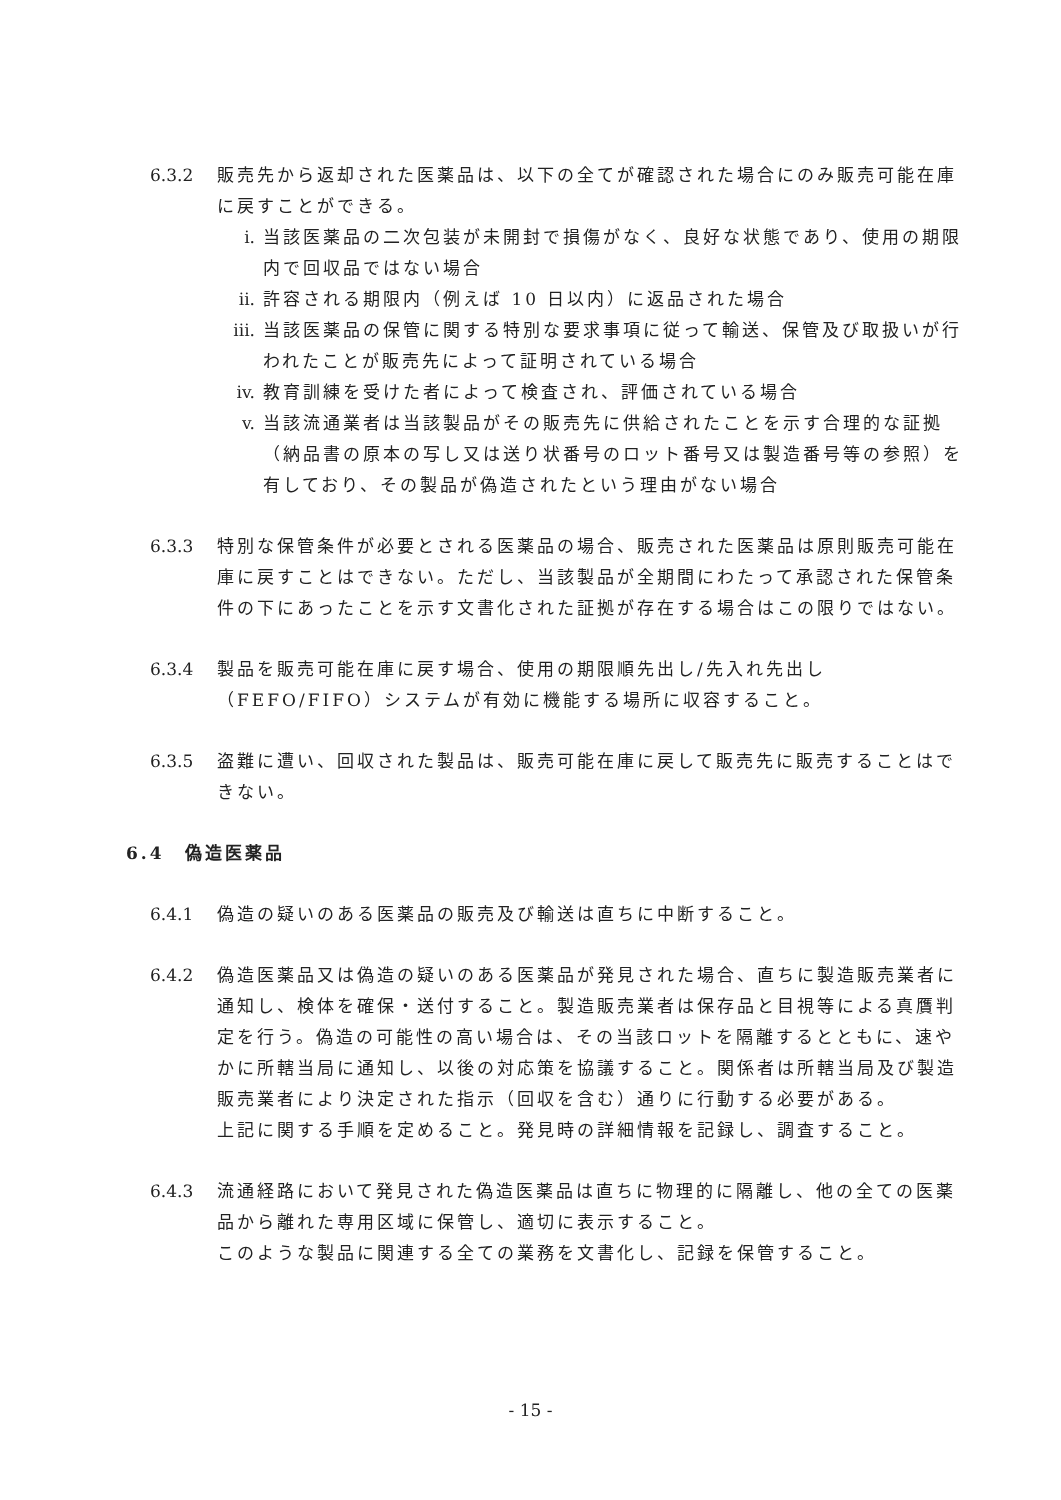6.3.2 販売先から返却された医薬品は、以下の全てが確認された場合にのみ販売可能在庫に戻すことができる。
i. 当該医薬品の二次包装が未開封で損傷がなく、良好な状態であり、使用の期限内で回収品ではない場合
ii.
許容される期限内（例えば 10 日以内）に返品された場合
iii.
当該医薬品の保管に関する特別な要求事項に従って輸送、保管及び取扱いが行われたことが販売先によって証明されている場合
iv.
教育訓練を受けた者によって検査され、評価されている場合
v. 当該流通業者は当該製品がその販売先に供給されたことを示す合理的な証拠（納品書の原本の写し又は送り状番号のロット番号又は製造番号等の参照）を有しており、その製品が偽造されたという理由がない場合
6.3.3 特別な保管条件が必要とされる医薬品の場合、販売された医薬品は原則販売可能在庫に戻すことはできない。ただし、当該製品が全期間にわたって承認された保管条件の下にあったことを示す文書化された証拠が存在する場合はこの限りではない。
6.3.4 製品を販売可能在庫に戻す場合、使用の期限順先出し/先入れ先出し（FEFO/FIFO）システムが有効に機能する場所に収容すること。
6.3.5 盗難に遭い、回収された製品は、販売可能在庫に戻して販売先に販売することはできない。
6.4　偽造医薬品
6.4.1 偽造の疑いのある医薬品の販売及び輸送は直ちに中断すること。
6.4.2 偽造医薬品又は偽造の疑いのある医薬品が発見された場合、直ちに製造販売業者に通知し、検体を確保・送付すること。製造販売業者は保存品と目視等による真贋判定を行う。偽造の可能性の高い場合は、その当該ロットを隔離するとともに、速やかに所轄当局に通知し、以後の対応策を協議すること。関係者は所轄当局及び製造販売業者により決定された指示（回収を含む）通りに行動する必要がある。
上記に関する手順を定めること。発見時の詳細情報を記録し、調査すること。
6.4.3 流通経路において発見された偽造医薬品は直ちに物理的に隔離し、他の全ての医薬品から離れた専用区域に保管し、適切に表示すること。
このような製品に関連する全ての業務を文書化し、記録を保管すること。
- 15 -